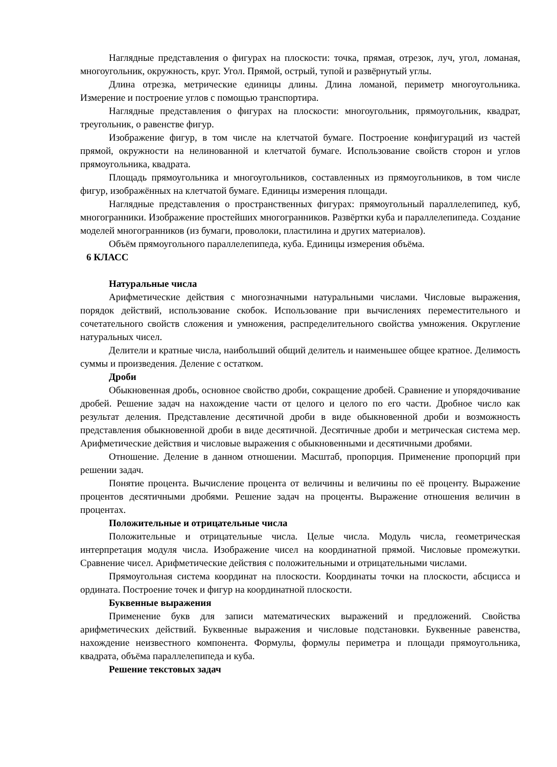Наглядные представления о фигурах на плоскости: точка, прямая, отрезок, луч, угол, ломаная, многоугольник, окружность, круг. Угол. Прямой, острый, тупой и развёрнутый углы.
Длина отрезка, метрические единицы длины. Длина ломаной, периметр многоугольника. Измерение и построение углов с помощью транспортира.
Наглядные представления о фигурах на плоскости: многоугольник, прямоугольник, квадрат, треугольник, о равенстве фигур.
Изображение фигур, в том числе на клетчатой бумаге. Построение конфигураций из частей прямой, окружности на нелинованной и клетчатой бумаге. Использование свойств сторон и углов прямоугольника, квадрата.
Площадь прямоугольника и многоугольников, составленных из прямоугольников, в том числе фигур, изображённых на клетчатой бумаге. Единицы измерения площади.
Наглядные представления о пространственных фигурах: прямоугольный параллелепипед, куб, многогранники. Изображение простейших многогранников. Развёртки куба и параллелепипеда. Создание моделей многогранников (из бумаги, проволоки, пластилина и других материалов).
Объём прямоугольного параллелепипеда, куба. Единицы измерения объёма.
6 КЛАСС
Натуральные числа
Арифметические действия с многозначными натуральными числами. Числовые выражения, порядок действий, использование скобок. Использование при вычислениях переместительного и сочетательного свойств сложения и умножения, распределительного свойства умножения. Округление натуральных чисел.
Делители и кратные числа, наибольший общий делитель и наименьшее общее кратное. Делимость суммы и произведения. Деление с остатком.
Дроби
Обыкновенная дробь, основное свойство дроби, сокращение дробей. Сравнение и упорядочивание дробей. Решение задач на нахождение части от целого и целого по его части. Дробное число как результат деления. Представление десятичной дроби в виде обыкновенной дроби и возможность представления обыкновенной дроби в виде десятичной. Десятичные дроби и метрическая система мер. Арифметические действия и числовые выражения с обыкновенными и десятичными дробями.
Отношение. Деление в данном отношении. Масштаб, пропорция. Применение пропорций при решении задач.
Понятие процента. Вычисление процента от величины и величины по её проценту. Выражение процентов десятичными дробями. Решение задач на проценты. Выражение отношения величин в процентах.
Положительные и отрицательные числа
Положительные и отрицательные числа. Целые числа. Модуль числа, геометрическая интерпретация модуля числа. Изображение чисел на координатной прямой. Числовые промежутки. Сравнение чисел. Арифметические действия с положительными и отрицательными числами.
Прямоугольная система координат на плоскости. Координаты точки на плоскости, абсцисса и ордината. Построение точек и фигур на координатной плоскости.
Буквенные выражения
Применение букв для записи математических выражений и предложений. Свойства арифметических действий. Буквенные выражения и числовые подстановки. Буквенные равенства, нахождение неизвестного компонента. Формулы, формулы периметра и площади прямоугольника, квадрата, объёма параллелепипеда и куба.
Решение текстовых задач